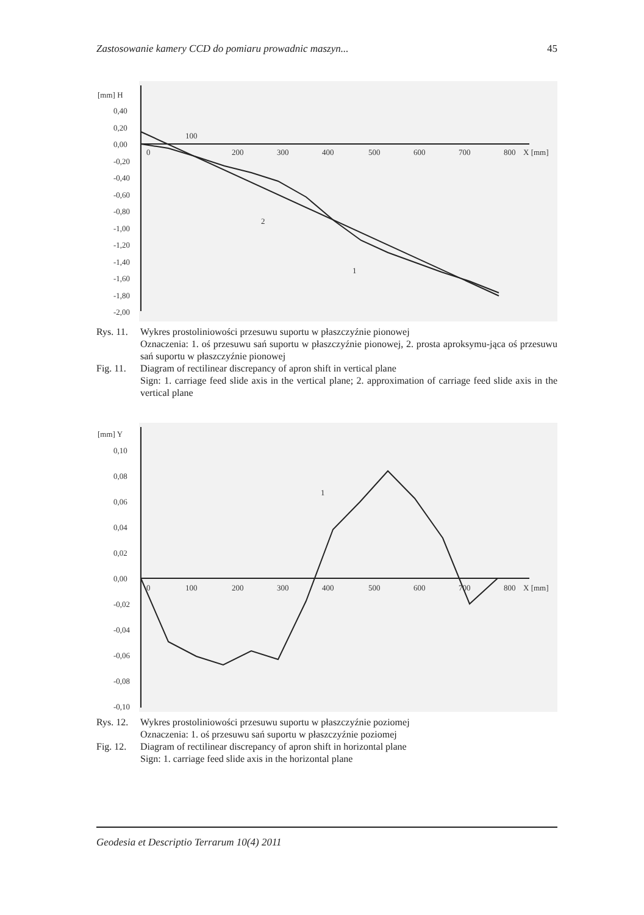Zastosowanie kamery CCD do pomiaru prowadnic maszyn... 45
[mm] H
100
0
200
300
400
500
600
700
800
X [mm]
0,40
0,20
0,00
-0,20
-0,40
-0,60
-0,80
-1,00
-1,20
-1,40
-1,60
-1,80
-2,00
2
1
Rys. 11. Wykres prostoliniowości przesuwu suportu w płaszczyźnie pionowej
Oznaczenia: 1. oś przesuwu sań suportu w płaszczyźnie pionowej, 2. prosta aproksymu-jąca oś przesuwu sań suportu w płaszczyźnie pionowej
Fig. 11. Diagram of rectilinear discrepancy of apron shift in vertical plane
Sign: 1. carriage feed slide axis in the vertical plane; 2. approximation of carriage feed slide axis in the vertical plane
[mm] Y
0
100
200
300
400
500
600
700
800
X [mm]
0,10
0,08
0,06
0,04
0,02
0,00
-0,02
-0,04
-0,06
-0,08
-0,10
1
Rys. 12. Wykres prostoliniowości przesuwu suportu w płaszczyźnie poziomej
Oznaczenia: 1. oś przesuwu sań suportu w płaszczyźnie poziomej
Fig. 12. Diagram of rectilinear discrepancy of apron shift in horizontal plane
Sign: 1. carriage feed slide axis in the horizontal plane
Geodesia et Descriptio Terrarum 10(4) 2011